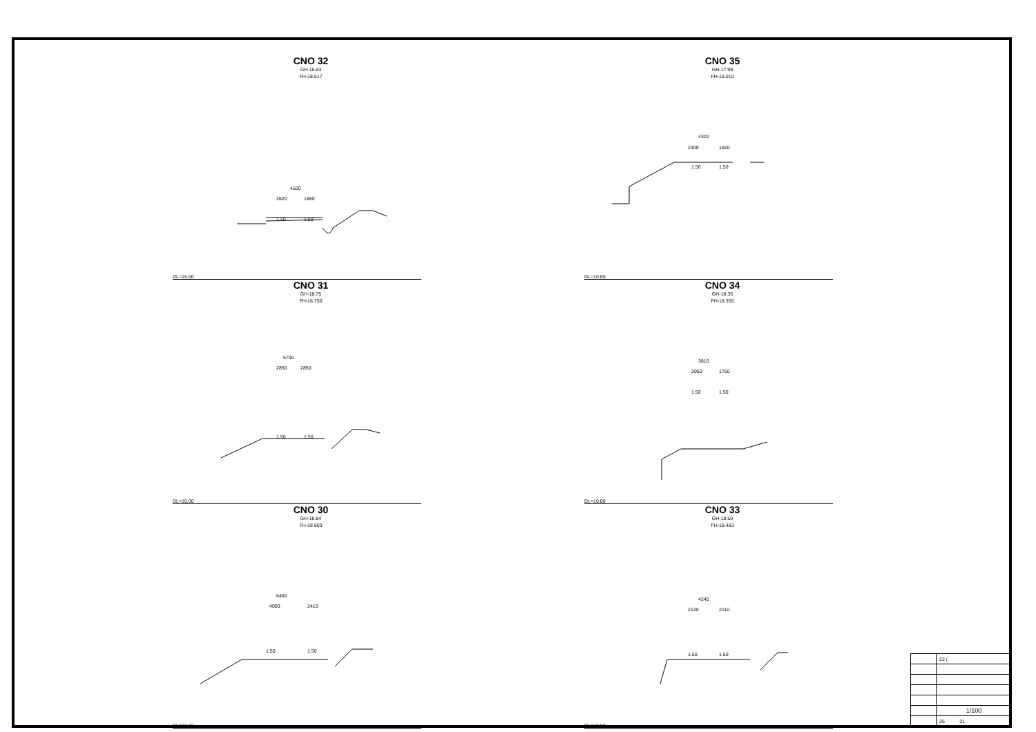CNO 32
GH-18.63
FH-18.617
4500
2620
1880
1.50
1.50
DL=15.00
CNO 35
GH-17.99
FH-18.010
4320
2400
1920
1.50
1.50
DL=10.00
CNO 31
GH-18.75
FH-18.750
5700
2850
2850
1.50
1.50
DL=10.00
CNO 34
GH-18.35
FH-18.350
3810
2050
1760
1.50
1.50
DL=10.00
CNO 30
GH-18.84
FH-18.803
6460
4050
2410
1.50
1.50
DL=10.00
CNO 33
GH-18.50
FH-18.483
4240
2130
2110
1.50
1.50
DL=10.00
| | 22 ( |
| | 1/100 |
| | 25 21 |